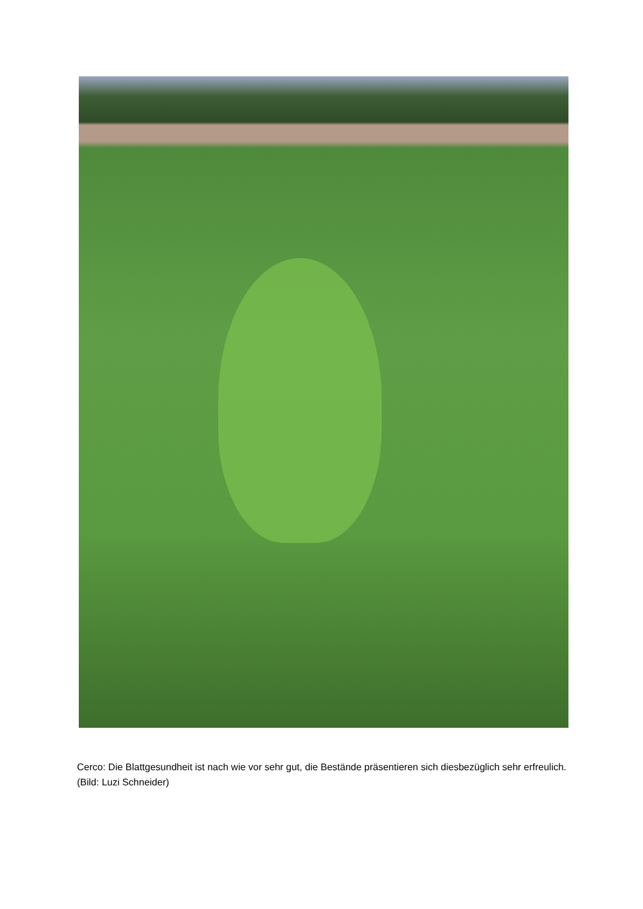Cerco: Die Blattgesundheit ist nach wie vor sehr gut, die Bestände präsentieren sich diesbezüglich sehr erfreulich. (Bild: Luzi Schneider)